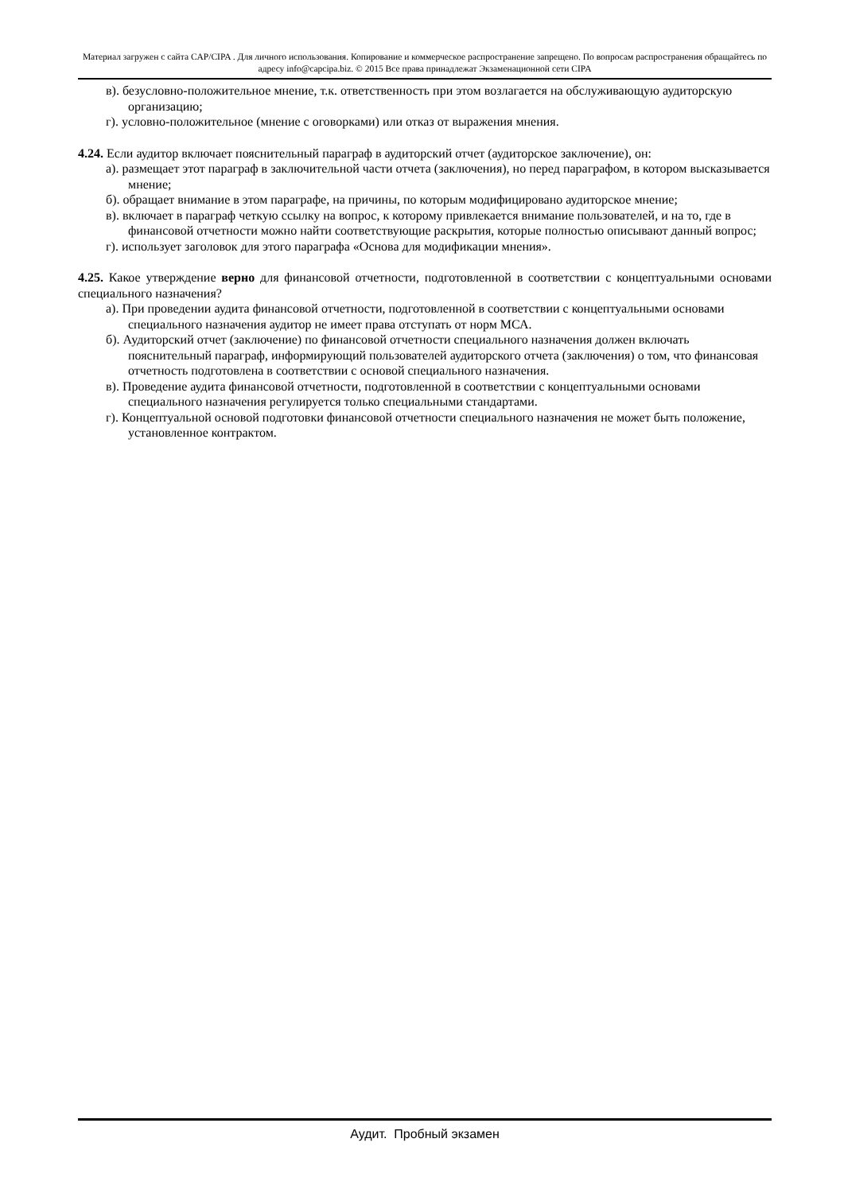Материал загружен с сайта CAP/CIPA . Для личного использования. Копирование и коммерческое распространение запрещено. По вопросам распространения обращайтесь по адресу info@capcipa.biz. © 2015 Все права принадлежат Экзаменационной сети CIPA
в). безусловно-положительное мнение, т.к. ответственность при этом возлагается на обслуживающую аудиторскую организацию;
г). условно-положительное (мнение с оговорками) или отказ от выражения мнения.
4.24. Если аудитор включает пояснительный параграф в аудиторский отчет (аудиторское заключение), он:
а). размещает этот параграф в заключительной части отчета (заключения), но перед параграфом, в котором высказывается мнение;
б). обращает внимание в этом параграфе, на причины, по которым модифицировано аудиторское мнение;
в). включает в параграф четкую ссылку на вопрос, к которому привлекается внимание пользователей, и на то, где в финансовой отчетности можно найти соответствующие раскрытия, которые полностью описывают данный вопрос;
г). использует заголовок для этого параграфа «Основа для модификации мнения».
4.25. Какое утверждение верно для финансовой отчетности, подготовленной в соответствии с концептуальными основами специального назначения?
а). При проведении аудита финансовой отчетности, подготовленной в соответствии с концептуальными основами специального назначения аудитор не имеет права отступать от норм МСА.
б). Аудиторский отчет (заключение) по финансовой отчетности специального назначения должен включать пояснительный параграф, информирующий пользователей аудиторского отчета (заключения) о том, что финансовая отчетность подготовлена в соответствии с основой специального назначения.
в). Проведение аудита финансовой отчетности, подготовленной в соответствии с концептуальными основами специального назначения регулируется только специальными стандартами.
г). Концептуальной основой подготовки финансовой отчетности специального назначения не может быть положение, установленное контрактом.
Аудит. Пробный экзамен